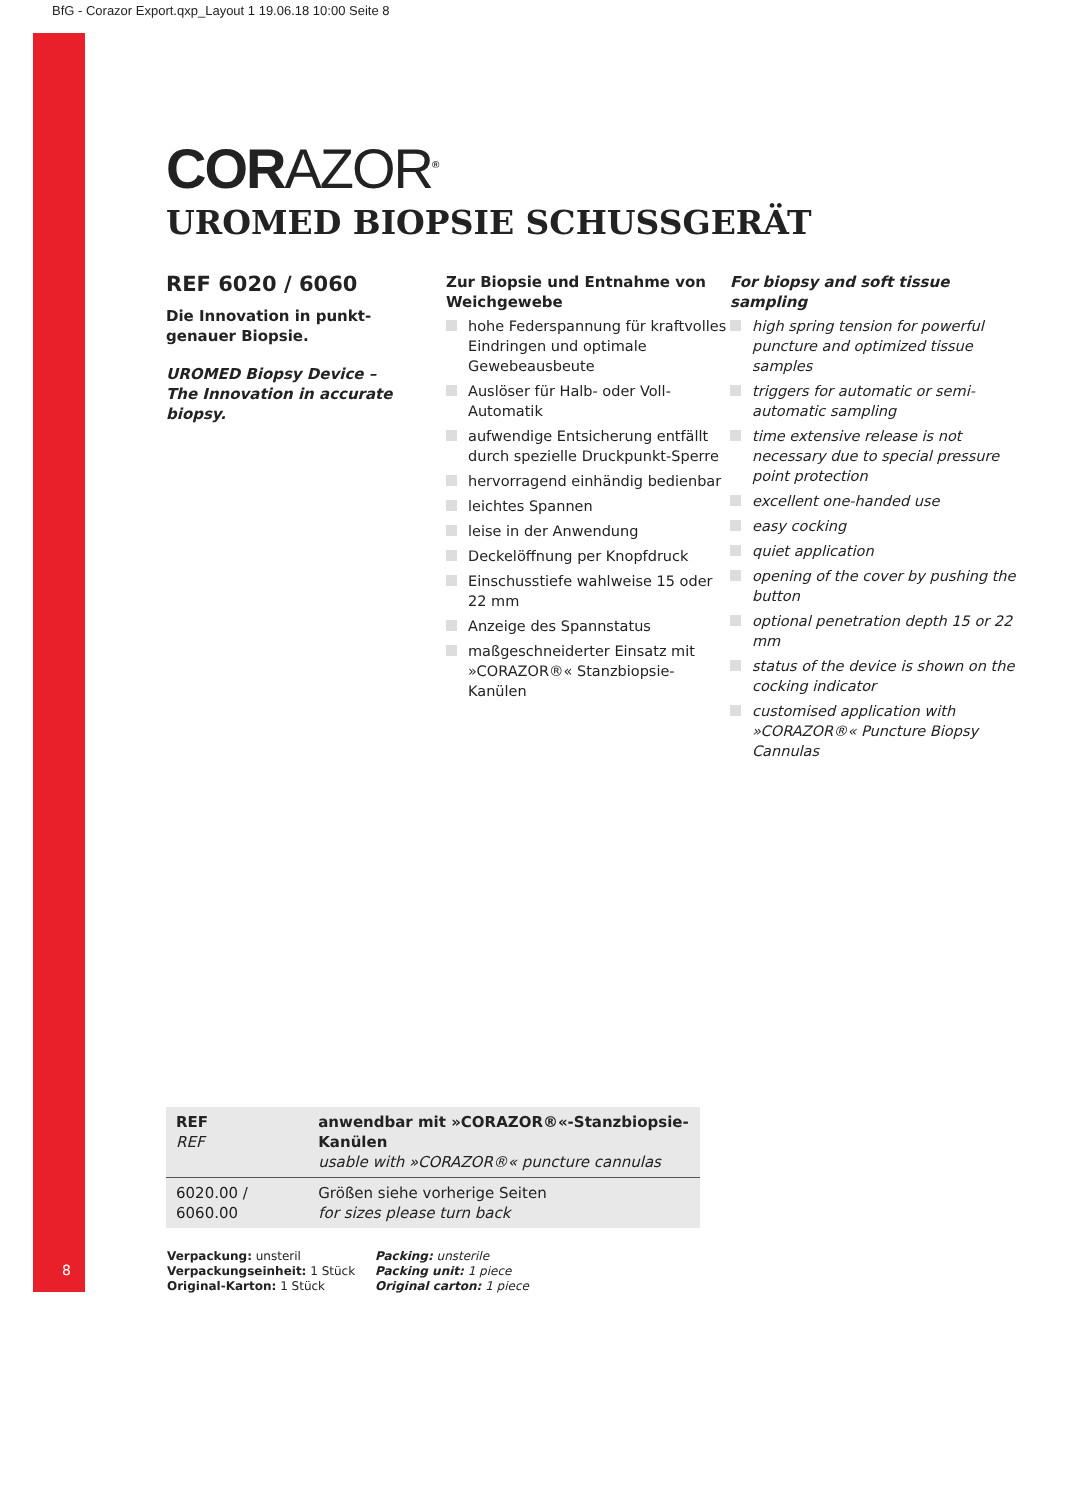BfG - Corazor Export.qxp_Layout 1 19.06.18 10:00 Seite 8
8
CORAZOR<sup>®</sup>
UROMED BIOPSIE SCHUSSGERÄT
REF 6020 / 6060
Die Innovation in punkt-
genauer Biopsie.
UROMED Biopsy Device –
The Innovation in accurate
biopsy.
Zur Biopsie und Entnahme von Weichgewebe
hohe Federspannung für kraftvolles Eindringen und optimale Gewebeaus­beute
Auslöser für Halb- oder Voll-Automatik
aufwendige Entsicherung entfällt durch spezielle Druckpunkt-Sperre
hervorragend einhändig bedienbar
leichtes Spannen
leise in der Anwendung
Deckelöffnung per Knopfdruck
Einschusstiefe wahlweise 15 oder 22 mm
Anzeige des Spannstatus
maßgeschneiderter Einsatz mit »CORAZOR®« Stanzbiopsie-Kanülen
For biopsy and soft tissue sampling
high spring tension for powerful puncture and optimized tissue samples
triggers for automatic or semi-automatic sampling
time extensive release is not necessary due to special pressure point protection
excellent one-handed use
easy cocking
quiet application
opening of the cover by pushing the button
optional penetration depth 15 or 22 mm
status of the device is shown on the cocking indicator
customised application with »CORAZOR®« Puncture Biopsy Cannulas
| REF REF | anwendbar mit »CORAZOR®«-Stanzbiopsie-Kanülen usable with »CORAZOR®« puncture cannulas |
| --- | --- |
| 6020.00 / 6060.00 | Größen siehe vorherige Seiten for sizes please turn back |
Verpackung: unsteril
Verpackungseinheit: 1 Stück
Original-Karton: 1 Stück
Packing: unsterile
Packing unit: 1 piece
Original carton: 1 piece